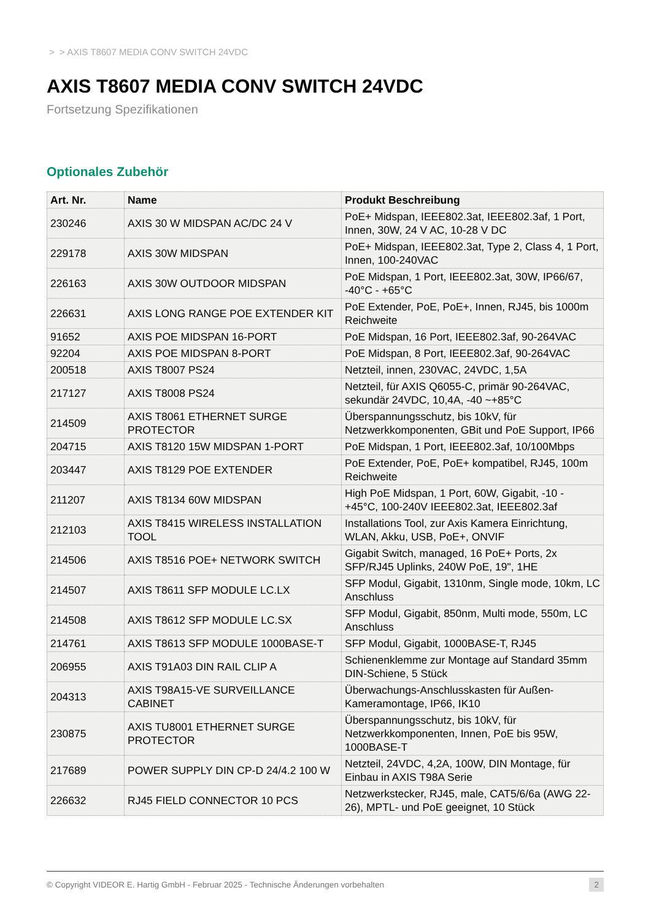> > AXIS T8607 MEDIA CONV SWITCH 24VDC
AXIS T8607 MEDIA CONV SWITCH 24VDC
Fortsetzung Spezifikationen
Optionales Zubehör
| Art. Nr. | Name | Produkt Beschreibung |
| --- | --- | --- |
| 230246 | AXIS 30 W MIDSPAN AC/DC 24 V | PoE+ Midspan, IEEE802.3at, IEEE802.3af, 1 Port, Innen, 30W, 24 V AC, 10-28 V DC |
| 229178 | AXIS 30W MIDSPAN | PoE+ Midspan, IEEE802.3at, Type 2, Class 4, 1 Port, Innen, 100-240VAC |
| 226163 | AXIS 30W OUTDOOR MIDSPAN | PoE Midspan, 1 Port, IEEE802.3at, 30W, IP66/67, -40°C - +65°C |
| 226631 | AXIS LONG RANGE POE EXTENDER KIT | PoE Extender, PoE, PoE+, Innen, RJ45, bis 1000m Reichweite |
| 91652 | AXIS POE MIDSPAN 16-PORT | PoE Midspan, 16 Port, IEEE802.3af, 90-264VAC |
| 92204 | AXIS POE MIDSPAN 8-PORT | PoE Midspan, 8 Port, IEEE802.3af, 90-264VAC |
| 200518 | AXIS T8007 PS24 | Netzteil, innen, 230VAC, 24VDC, 1,5A |
| 217127 | AXIS T8008 PS24 | Netzteil, für AXIS Q6055-C, primär 90-264VAC, sekundär 24VDC, 10,4A, -40 ~+85°C |
| 214509 | AXIS T8061 ETHERNET SURGE PROTECTOR | Überspannungsschutz, bis 10kV, für Netzwerkkomponenten, GBit und PoE Support, IP66 |
| 204715 | AXIS T8120 15W MIDSPAN 1-PORT | PoE Midspan, 1 Port, IEEE802.3af, 10/100Mbps |
| 203447 | AXIS T8129 POE EXTENDER | PoE Extender, PoE, PoE+ kompatibel, RJ45, 100m Reichweite |
| 211207 | AXIS T8134 60W MIDSPAN | High PoE Midspan, 1 Port, 60W, Gigabit, -10 - +45°C, 100-240V IEEE802.3at, IEEE802.3af |
| 212103 | AXIS T8415 WIRELESS INSTALLATION TOOL | Installations Tool, zur Axis Kamera Einrichtung, WLAN, Akku, USB, PoE+, ONVIF |
| 214506 | AXIS T8516 POE+ NETWORK SWITCH | Gigabit Switch, managed, 16 PoE+ Ports, 2x SFP/RJ45 Uplinks, 240W PoE, 19", 1HE |
| 214507 | AXIS T8611 SFP MODULE LC.LX | SFP Modul, Gigabit, 1310nm, Single mode, 10km, LC Anschluss |
| 214508 | AXIS T8612 SFP MODULE LC.SX | SFP Modul, Gigabit, 850nm, Multi mode, 550m, LC Anschluss |
| 214761 | AXIS T8613 SFP MODULE 1000BASE-T | SFP Modul, Gigabit, 1000BASE-T, RJ45 |
| 206955 | AXIS T91A03 DIN RAIL CLIP A | Schienenklemme zur Montage auf Standard 35mm DIN-Schiene, 5 Stück |
| 204313 | AXIS T98A15-VE SURVEILLANCE CABINET | Überwachungs-Anschlusskasten für Außen-Kameramontage, IP66, IK10 |
| 230875 | AXIS TU8001 ETHERNET SURGE PROTECTOR | Überspannungsschutz, bis 10kV, für Netzwerkkomponenten, Innen, PoE bis 95W, 1000BASE-T |
| 217689 | POWER SUPPLY DIN CP-D 24/4.2 100 W | Netzteil, 24VDC, 4,2A, 100W, DIN Montage, für Einbau in AXIS T98A Serie |
| 226632 | RJ45 FIELD CONNECTOR 10 PCS | Netzwerkstecker, RJ45, male, CAT5/6/6a (AWG 22-26), MPTL- und PoE geeignet, 10 Stück |
© Copyright VIDEOR E. Hartig GmbH - Februar 2025 - Technische Änderungen vorbehalten 2